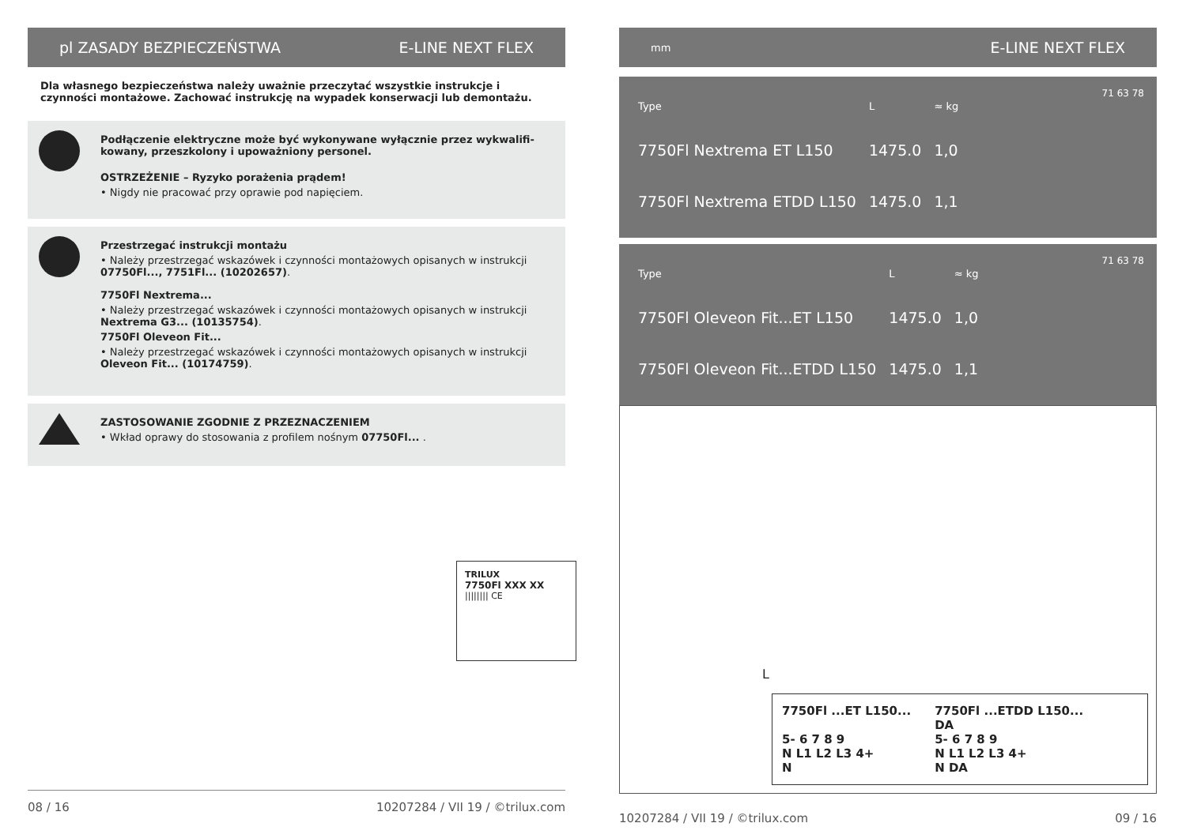pl ZASADY BEZPIECZEŃSTWA E-LINE NEXT FLEX
Dla własnego bezpieczeństwa należy uważnie przeczytać wszystkie instrukcje i czynności montażowe. Zachować instrukcję na wypadek konserwacji lub demontażu.
Podłączenie elektryczne może być wykonywane wyłącznie przez wykwalifi-kowany, przeszkolony i upoważniony personel.
OSTRZEŻENIE – Ryzyko porażenia prądem!
• Nigdy nie pracować przy oprawie pod napięciem.
Przestrzegać instrukcji montażu
• Należy przestrzegać wskazówek i czynności montażowych opisanych w instrukcji 07750Fl..., 7751Fl... (10202657).
7750Fl Nextrema...
• Należy przestrzegać wskazówek i czynności montażowych opisanych w instrukcji Nextrema G3... (10135754).
7750Fl Oleveon Fit...
• Należy przestrzegać wskazówek i czynności montażowych opisanych w instrukcji Oleveon Fit... (10174759).
ZASTOSOWANIE ZGODNIE Z PRZEZNACZENIEM
• Wkład oprawy do stosowania z profilem nośnym 07750Fl... .
TRILUX
7750Fl XXX XX
|||||||| CE
08 / 16 10207284 / VII 19 / ©trilux.com
mm E-LINE NEXT FLEX
| Type | L | ≈ kg |
| --- | --- | --- |
| 7750Fl Nextrema ET L150 | 1475.0 | 1,0 |
| 7750Fl Nextrema ETDD L150 | 1475.0 | 1,1 |
71 63 78
| Type | L | ≈ kg |
| --- | --- | --- |
| 7750Fl Oleveon Fit...ET L150 | 1475.0 | 1,0 |
| 7750Fl Oleveon Fit...ETDD L150 | 1475.0 | 1,1 |
71 63 78
L
7750Fl ...ET L150...
5- 6 7 8 9
N L1 L2 L3 4+
N
7750Fl ...ETDD L150...
DA
5- 6 7 8 9
N L1 L2 L3 4+
N DA
10207284 / VII 19 / ©trilux.com 09 / 16